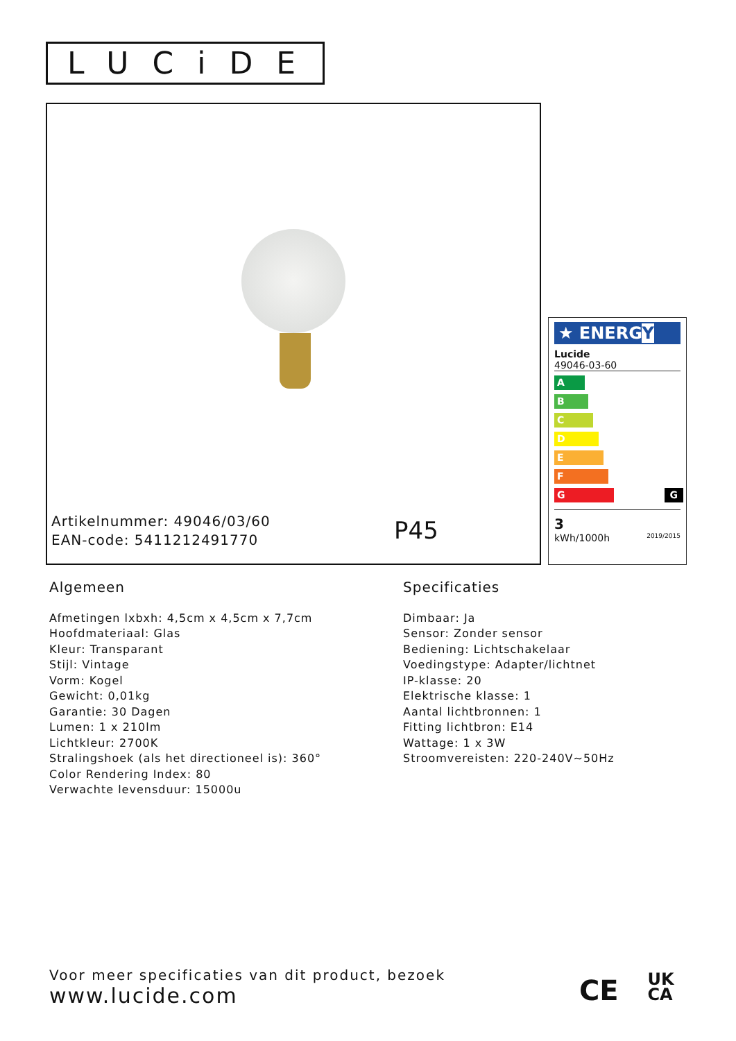LUCiDE
Artikelnummer: 49046/03/60
EAN-code: 5411212491770
P45
★ ENERGY
Lucide
49046-03-60
A
B
C
D
E
F
G G
3
kWh/1000h 2019/2015
Algemeen
Afmetingen lxbxh: 4,5cm x 4,5cm x 7,7cm
Hoofdmateriaal: Glas
Kleur: Transparant
Stijl: Vintage
Vorm: Kogel
Gewicht: 0,01kg
Garantie: 30 Dagen
Lumen: 1 x 210lm
Lichtkleur: 2700K
Stralingshoek (als het directioneel is): 360°
Color Rendering Index: 80
Verwachte levensduur: 15000u
Specificaties
Dimbaar: Ja
Sensor: Zonder sensor
Bediening: Lichtschakelaar
Voedingstype: Adapter/lichtnet
IP-klasse: 20
Elektrische klasse: 1
Aantal lichtbronnen: 1
Fitting lichtbron: E14
Wattage: 1 x 3W
Stroomvereisten: 220-240V~50Hz
Voor meer specificaties van dit product, bezoek
www.lucide.com
CE UK
CA